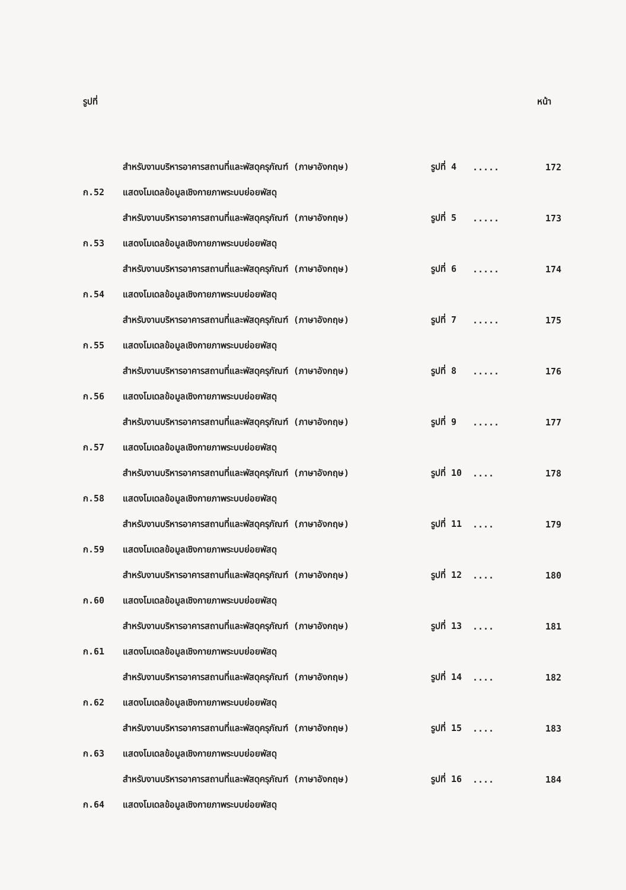รูปที่ หน้า
| | สำหรับงานบริหารอาคารสถานที่และพัสดุครุภัณฑ์ (ภาษาอังกฤษ) | รูปที่ 4 | ..... | 172 |
| ก.52 | แสดงโมเดลข้อมูลเชิงกายภาพระบบย่อยพัสดุ | | | |
| | สำหรับงานบริหารอาคารสถานที่และพัสดุครุภัณฑ์ (ภาษาอังกฤษ) | รูปที่ 5 | ..... | 173 |
| ก.53 | แสดงโมเดลข้อมูลเชิงกายภาพระบบย่อยพัสดุ | | | |
| | สำหรับงานบริหารอาคารสถานที่และพัสดุครุภัณฑ์ (ภาษาอังกฤษ) | รูปที่ 6 | ..... | 174 |
| ก.54 | แสดงโมเดลข้อมูลเชิงกายภาพระบบย่อยพัสดุ | | | |
| | สำหรับงานบริหารอาคารสถานที่และพัสดุครุภัณฑ์ (ภาษาอังกฤษ) | รูปที่ 7 | ..... | 175 |
| ก.55 | แสดงโมเดลข้อมูลเชิงกายภาพระบบย่อยพัสดุ | | | |
| | สำหรับงานบริหารอาคารสถานที่และพัสดุครุภัณฑ์ (ภาษาอังกฤษ) | รูปที่ 8 | ..... | 176 |
| ก.56 | แสดงโมเดลข้อมูลเชิงกายภาพระบบย่อยพัสดุ | | | |
| | สำหรับงานบริหารอาคารสถานที่และพัสดุครุภัณฑ์ (ภาษาอังกฤษ) | รูปที่ 9 | ..... | 177 |
| ก.57 | แสดงโมเดลข้อมูลเชิงกายภาพระบบย่อยพัสดุ | | | |
| | สำหรับงานบริหารอาคารสถานที่และพัสดุครุภัณฑ์ (ภาษาอังกฤษ) | รูปที่ 10 | .... | 178 |
| ก.58 | แสดงโมเดลข้อมูลเชิงกายภาพระบบย่อยพัสดุ | | | |
| | สำหรับงานบริหารอาคารสถานที่และพัสดุครุภัณฑ์ (ภาษาอังกฤษ) | รูปที่ 11 | .... | 179 |
| ก.59 | แสดงโมเดลข้อมูลเชิงกายภาพระบบย่อยพัสดุ | | | |
| | สำหรับงานบริหารอาคารสถานที่และพัสดุครุภัณฑ์ (ภาษาอังกฤษ) | รูปที่ 12 | .... | 180 |
| ก.60 | แสดงโมเดลข้อมูลเชิงกายภาพระบบย่อยพัสดุ | | | |
| | สำหรับงานบริหารอาคารสถานที่และพัสดุครุภัณฑ์ (ภาษาอังกฤษ) | รูปที่ 13 | .... | 181 |
| ก.61 | แสดงโมเดลข้อมูลเชิงกายภาพระบบย่อยพัสดุ | | | |
| | สำหรับงานบริหารอาคารสถานที่และพัสดุครุภัณฑ์ (ภาษาอังกฤษ) | รูปที่ 14 | .... | 182 |
| ก.62 | แสดงโมเดลข้อมูลเชิงกายภาพระบบย่อยพัสดุ | | | |
| | สำหรับงานบริหารอาคารสถานที่และพัสดุครุภัณฑ์ (ภาษาอังกฤษ) | รูปที่ 15 | .... | 183 |
| ก.63 | แสดงโมเดลข้อมูลเชิงกายภาพระบบย่อยพัสดุ | | | |
| | สำหรับงานบริหารอาคารสถานที่และพัสดุครุภัณฑ์ (ภาษาอังกฤษ) | รูปที่ 16 | .... | 184 |
| ก.64 | แสดงโมเดลข้อมูลเชิงกายภาพระบบย่อยพัสดุ | | | |